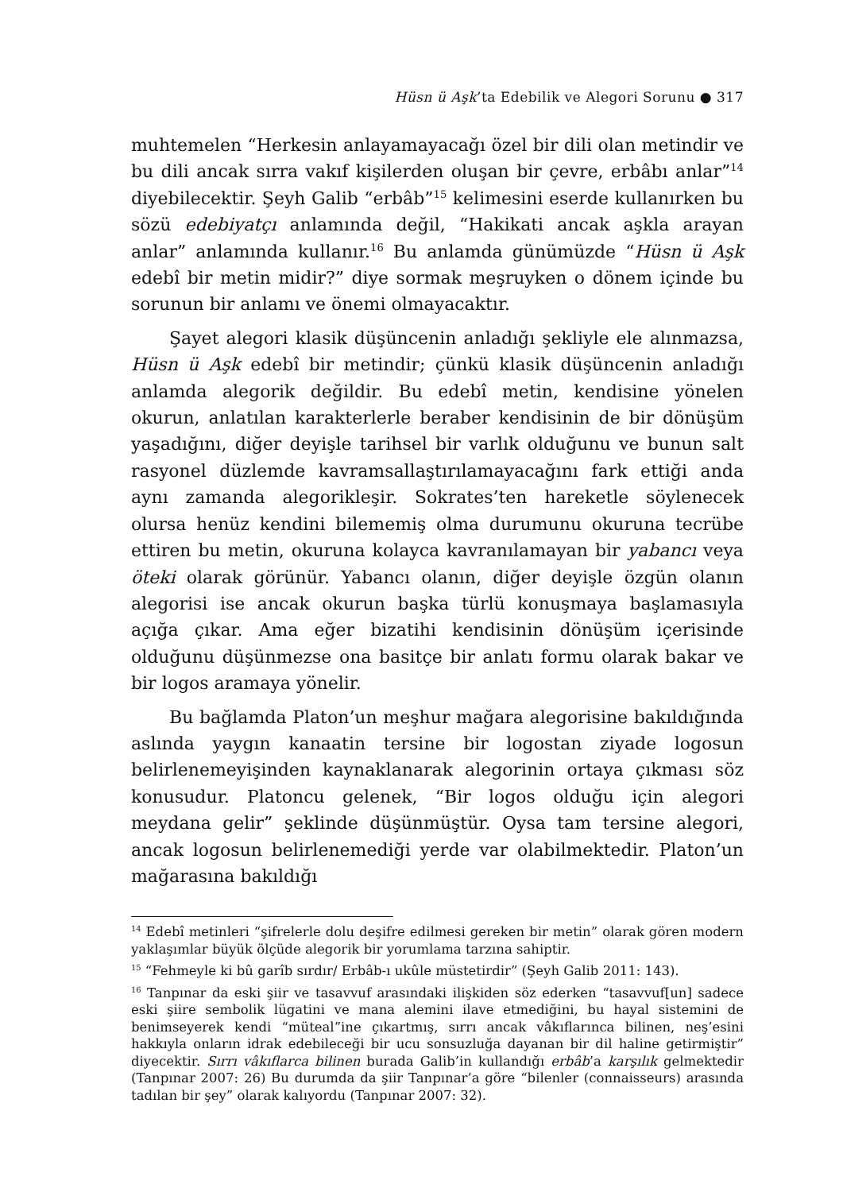Hüsn ü Aşk’ta Edebilik ve Alegori Sorunu ● 317
muhtemelen “Herkesin anlayamayacağı özel bir dili olan metindir ve bu dili ancak sırra vakıf kişilerden oluşan bir çevre, erbâbı anlar”<sup>14</sup> diyebilecektir. Şeyh Galib “erbâb”<sup>15</sup> kelimesini eserde kullanırken bu sözü edebiyatçı anlamında değil, “Hakikati ancak aşkla arayan anlar” anlamında kullanır.<sup>16</sup> Bu anlamda günümüzde “Hüsn ü Aşk edebî bir metin midir?” diye sormak meşruyken o dönem içinde bu sorunun bir anlamı ve önemi olmayacaktır.
Şayet alegori klasik düşüncenin anladığı şekliyle ele alınmazsa, Hüsn ü Aşk edebî bir metindir; çünkü klasik düşüncenin anladığı anlamda alegorik değildir. Bu edebî metin, kendisine yönelen okurun, anlatılan karakterlerle beraber kendisinin de bir dönüşüm yaşadığını, diğer deyişle tarihsel bir varlık olduğunu ve bunun salt rasyonel düzlemde kavramsallaştırılamayacağını fark ettiği anda aynı zamanda alegorikleşir. Sokrates’ten hareketle söylenecek olursa henüz kendini bilememiş olma durumunu okuruna tecrübe ettiren bu metin, okuruna kolayca kavranılamayan bir yabancı veya öteki olarak görünür. Yabancı olanın, diğer deyişle özgün olanın alegorisi ise ancak okurun başka türlü konuşmaya başlamasıyla açığa çıkar. Ama eğer bizatihi kendisinin dönüşüm içerisinde olduğunu düşünmezse ona basitçe bir anlatı formu olarak bakar ve bir logos aramaya yönelir.
Bu bağlamda Platon’un meşhur mağara alegorisine bakıldığında aslında yaygın kanaatin tersine bir logostan ziyade logosun belirlenemeyişinden kaynaklanarak alegorinin ortaya çıkması söz konusudur. Platoncu gelenek, “Bir logos olduğu için alegori meydana gelir” şeklinde düşünmüştür. Oysa tam tersine alegori, ancak logosun belirlenemediği yerde var olabilmektedir. Platon’un mağarasına bakıldığı
<sup>14</sup> Edebî metinleri “şifrelerle dolu deşifre edilmesi gereken bir metin” olarak gören modern yaklaşımlar büyük ölçüde alegorik bir yorumlama tarzına sahiptir.
<sup>15</sup> “Fehmeyle ki bû garîb sırdır/ Erbâb-ı ukûle müstetirdir” (Şeyh Galib 2011: 143).
<sup>16</sup> Tanpınar da eski şiir ve tasavvuf arasındaki ilişkiden söz ederken “tasavvuf[un] sadece eski şiire sembolik lügatini ve mana alemini ilave etmediğini, bu hayal sistemini de benimseyerek kendi “müteal”ine çıkartmış, sırrı ancak vâkıflarınca bilinen, neş’esini hakkıyla onların idrak edebileceği bir ucu sonsuzluğa dayanan bir dil haline getirmiştir” diyecektir. Sırrı vâkıflarca bilinen burada Galib’in kullandığı erbâb’a karşılık gelmektedir (Tanpınar 2007: 26) Bu durumda da şiir Tanpınar’a göre “bilenler (connaisseurs) arasında tadılan bir şey” olarak kalıyordu (Tanpınar 2007: 32).